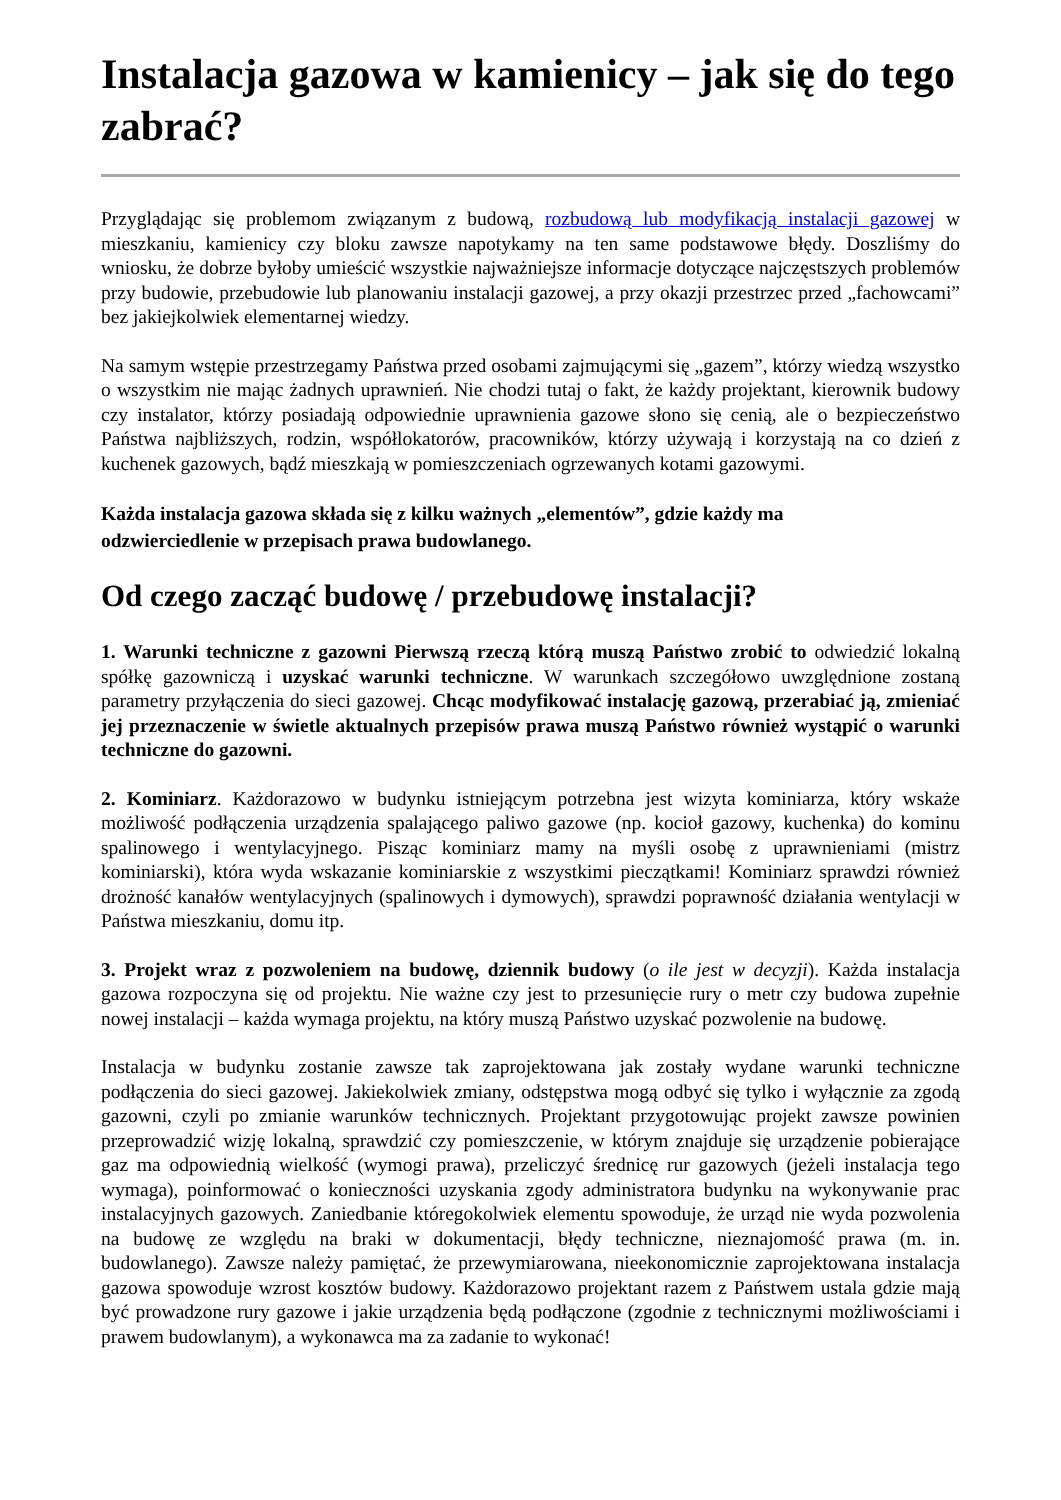Instalacja gazowa w kamienicy – jak się do tego zabrać?
Przyglądając się problemom związanym z budową, rozbudową lub modyfikacją instalacji gazowej w mieszkaniu, kamienicy czy bloku zawsze napotykamy na ten same podstawowe błędy. Doszliśmy do wniosku, że dobrze byłoby umieścić wszystkie najważniejsze informacje dotyczące najczęstszych problemów przy budowie, przebudowie lub planowaniu instalacji gazowej, a przy okazji przestrzec przed „fachowcami” bez jakiejkolwiek elementarnej wiedzy.
Na samym wstępie przestrzegamy Państwa przed osobami zajmującymi się „gazem”, którzy wiedzą wszystko o wszystkim nie mając żadnych uprawnień. Nie chodzi tutaj o fakt, że każdy projektant, kierownik budowy czy instalator, którzy posiadają odpowiednie uprawnienia gazowe słono się cenią, ale o bezpieczeństwo Państwa najbliższych, rodzin, współlokatorów, pracowników, którzy używają i korzystają na co dzień z kuchenek gazowych, bądź mieszkają w pomieszczeniach ogrzewanych kotami gazowymi.
Każda instalacja gazowa składa się z kilku ważnych „elementów”, gdzie każdy ma
odzwierciedlenie w przepisach prawa budowlanego.
Od czego zacząć budowę / przebudowę instalacji?
1. Warunki techniczne z gazowni Pierwszą rzeczą którą muszą Państwo zrobić to odwiedzić lokalną spółkę gazowniczą i uzyskać warunki techniczne. W warunkach szczegółowo uwzględnione zostaną parametry przyłączenia do sieci gazowej. Chcąc modyfikować instalację gazową, przerabiać ją, zmieniać jej przeznaczenie w świetle aktualnych przepisów prawa muszą Państwo również wystąpić o warunki techniczne do gazowni.
2. Kominiarz. Każdorazowo w budynku istniejącym potrzebna jest wizyta kominiarza, który wskaże możliwość podłączenia urządzenia spalającego paliwo gazowe (np. kocioł gazowy, kuchenka) do kominu spalinowego i wentylacyjnego. Pisząc kominiarz mamy na myśli osobę z uprawnieniami (mistrz kominiarski), która wyda wskazanie kominiarskie z wszystkimi pieczątkami! Kominiarz sprawdzi również drożność kanałów wentylacyjnych (spalinowych i dymowych), sprawdzi poprawność działania wentylacji w Państwa mieszkaniu, domu itp.
3. Projekt wraz z pozwoleniem na budowę, dziennik budowy (o ile jest w decyzji). Każda instalacja gazowa rozpoczyna się od projektu. Nie ważne czy jest to przesunięcie rury o metr czy budowa zupełnie nowej instalacji – każda wymaga projektu, na który muszą Państwo uzyskać pozwolenie na budowę.
Instalacja w budynku zostanie zawsze tak zaprojektowana jak zostały wydane warunki techniczne podłączenia do sieci gazowej. Jakiekolwiek zmiany, odstępstwa mogą odbyć się tylko i wyłącznie za zgodą gazowni, czyli po zmianie warunków technicznych. Projektant przygotowując projekt zawsze powinien przeprowadzić wizję lokalną, sprawdzić czy pomieszczenie, w którym znajduje się urządzenie pobierające gaz ma odpowiednią wielkość (wymogi prawa), przeliczyć średnicę rur gazowych (jeżeli instalacja tego wymaga), poinformować o konieczności uzyskania zgody administratora budynku na wykonywanie prac instalacyjnych gazowych. Zaniedbanie któregokolwiek elementu spowoduje, że urząd nie wyda pozwolenia na budowę ze względu na braki w dokumentacji, błędy techniczne, nieznajomość prawa (m. in. budowlanego). Zawsze należy pamiętać, że przewymiarowana, nieekonomicznie zaprojektowana instalacja gazowa spowoduje wzrost kosztów budowy. Każdorazowo projektant razem z Państwem ustala gdzie mają być prowadzone rury gazowe i jakie urządzenia będą podłączone (zgodnie z technicznymi możliwościami i prawem budowlanym), a wykonawca ma za zadanie to wykonać!